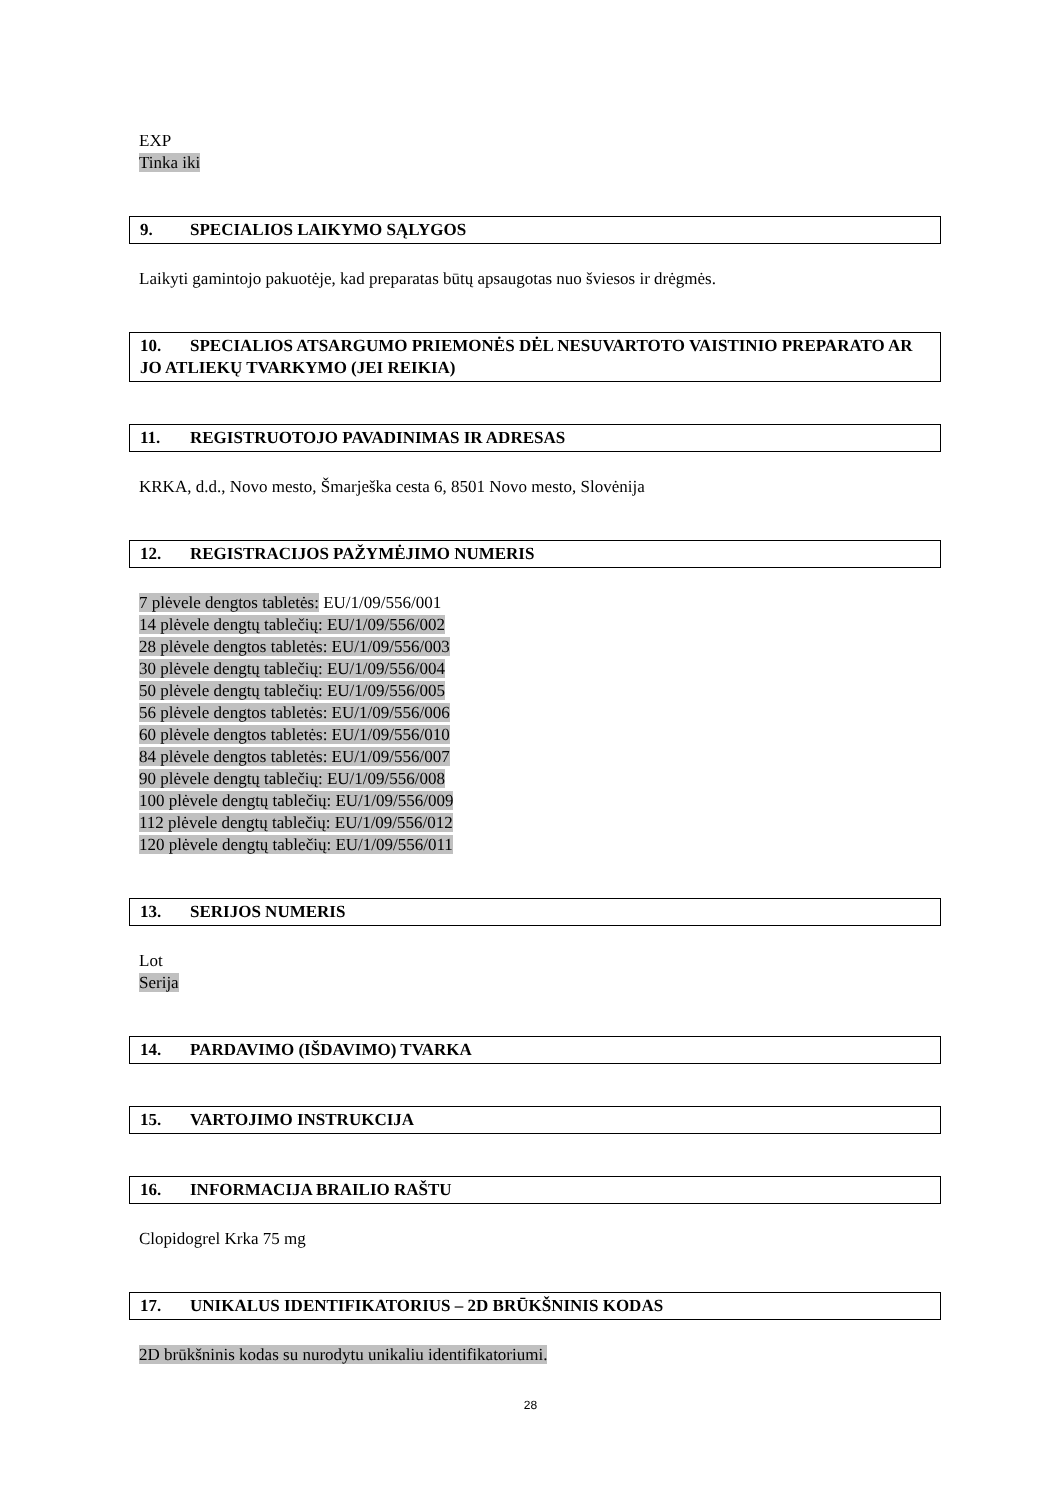EXP
Tinka iki
9. SPECIALIOS LAIKYMO SĄLYGOS
Laikyti gamintojo pakuotėje, kad preparatas būtų apsaugotas nuo šviesos ir drėgmės.
10. SPECIALIOS ATSARGUMO PRIEMONĖS DĖL NESUVARTOTO VAISTINIO PREPARATO AR JO ATLIEKŲ TVARKYMO (JEI REIKIA)
11. REGISTRUOTOJO PAVADINIMAS IR ADRESAS
KRKA, d.d., Novo mesto, Šmarješka cesta 6, 8501 Novo mesto, Slovėnija
12. REGISTRACIJOS PAŽYMĖJIMO NUMERIS
7 plėvele dengtos tabletės: EU/1/09/556/001
14 plėvele dengtų tablečių: EU/1/09/556/002
28 plėvele dengtos tabletės: EU/1/09/556/003
30 plėvele dengtų tablečių: EU/1/09/556/004
50 plėvele dengtų tablečių: EU/1/09/556/005
56 plėvele dengtos tabletės: EU/1/09/556/006
60 plėvele dengtos tabletės: EU/1/09/556/010
84 plėvele dengtos tabletės: EU/1/09/556/007
90 plėvele dengtų tablečių: EU/1/09/556/008
100 plėvele dengtų tablečių: EU/1/09/556/009
112 plėvele dengtų tablečių: EU/1/09/556/012
120 plėvele dengtų tablečių: EU/1/09/556/011
13. SERIJOS NUMERIS
Lot
Serija
14. PARDAVIMO (IŠDAVIMO) TVARKA
15. VARTOJIMO INSTRUKCIJA
16. INFORMACIJA BRAILIO RAŠTU
Clopidogrel Krka 75 mg
17. UNIKALUS IDENTIFIKATORIUS – 2D BRŪKŠNINIS KODAS
2D brūkšninis kodas su nurodytu unikaliu identifikatoriumi.
28